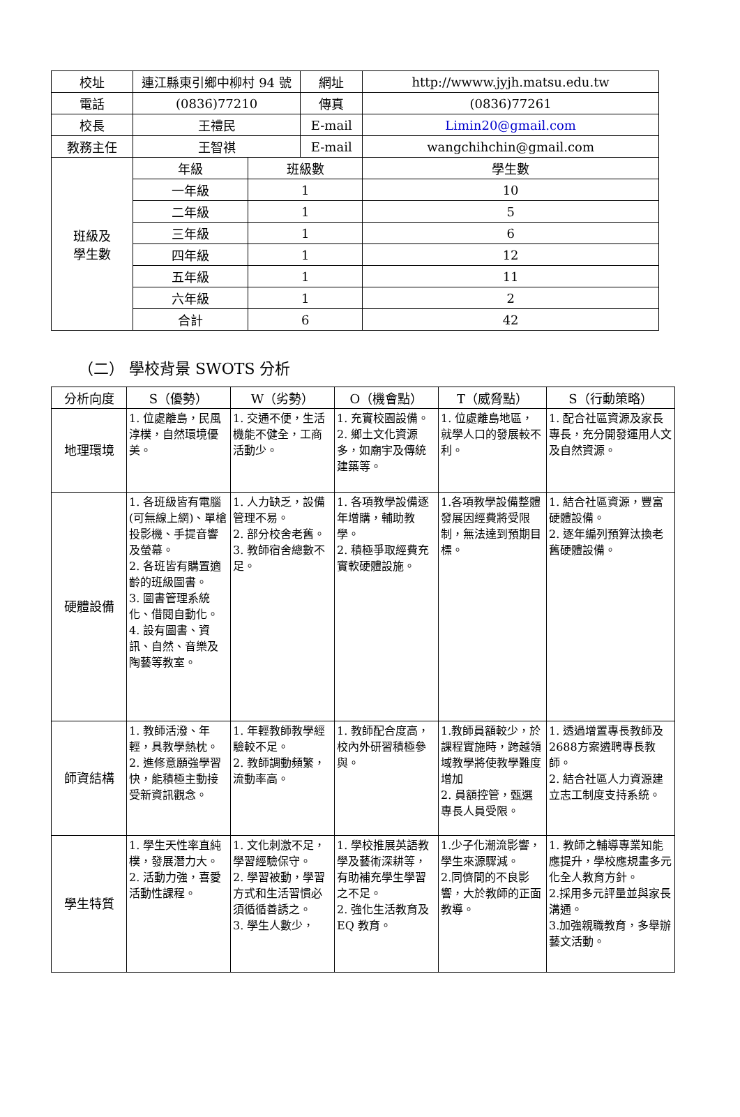| 校址 | 連江縣東引鄉中柳村 94 號 | | 網址 | http://wwww.jyjh.matsu.edu.tw | |
| 電話 | (0836)77210 | | 傳真 | (0836)77261 | |
| 校長 | 王禮民 | | E-mail | Limin20@gmail.com | |
| 教務主任 | 王智祺 | | E-mail | wangchihchin@gmail.com | |
| 班級及 學生數 | 年級 | 班級數 | | | 學生數 |
| | 一年級 | 1 | | | 10 |
| | 二年級 | 1 | | | 5 |
| | 三年級 | 1 | | | 6 |
| | 四年級 | 1 | | | 12 |
| | 五年級 | 1 | | | 11 |
| | 六年級 | 1 | | | 2 |
| | 合計 | 6 | | | 42 |
（二） 學校背景 SWOTS 分析
| 分析向度 | S（優勢） | W（劣勢） | O（機會點） | T（威脅點） | S（行動策略） |
| --- | --- | --- | --- | --- | --- |
| 地理環境 | 1. 位處離島，民風淳樸，自然環境優美。 | 1. 交通不便，生活機能不健全，工商活動少。 | 1. 充實校園設備。 2. 鄉土文化資源多，如廟宇及傳統建築等。 | 1. 位處離島地區，就學人口的發展較不利。 | 1. 配合社區資源及家長專長，充分開發運用人文及自然資源。 |
| 硬體設備 | 1. 各班級皆有電腦(可無線上網)、單槍投影機、手提音響及螢幕。 2. 各班皆有購置適齡的班級圖書。 3. 圖書管理系統化、借閱自動化。 4. 設有圖書、資訊、自然、音樂及陶藝等教室。 | 1. 人力缺乏，設備管理不易。 2. 部分校舍老舊。 3. 教師宿舍總數不足。 | 1. 各項教學設備逐年增購，輔助教學。 2. 積極爭取經費充實軟硬體設施。 | 1.各項教學設備整體發展因經費將受限制，無法達到預期目標。 | 1. 結合社區資源，豐富硬體設備。 2. 逐年編列預算汰換老舊硬體設備。 |
| 師資結構 | 1. 教師活潑、年輕，具教學熱枕。 2. 進修意願強學習快，能積極主動接受新資訊觀念。 | 1. 年輕教師教學經驗較不足。 2. 教師調動頻繁，流動率高。 | 1. 教師配合度高，校內外研習積極參與。 | 1.教師員額較少，於課程實施時，跨越領域教學將使教學難度增加 2. 員額控管，甄選專長人員受限。 | 1. 透過增置專長教師及2688方案遴聘專長教師。 2. 結合社區人力資源建立志工制度支持系統。 |
| 學生特質 | 1. 學生天性率直純樸，發展潛力大。 2. 活動力強，喜愛活動性課程。 | 1. 文化刺激不足，學習經驗保守。 2. 學習被動，學習方式和生活習慣必須循循善誘之。 3. 學生人數少， | 1. 學校推展英語教學及藝術深耕等，有助補充學生學習之不足。 2. 強化生活教育及 EQ 教育。 | 1.少子化潮流影響，學生來源驟減。 2.同儕間的不良影響，大於教師的正面教導。 | 1. 教師之輔導專業知能應提升，學校應規畫多元化全人教育方針。 2.採用多元評量並與家長溝通。 3.加強親職教育，多舉辦藝文活動。 |